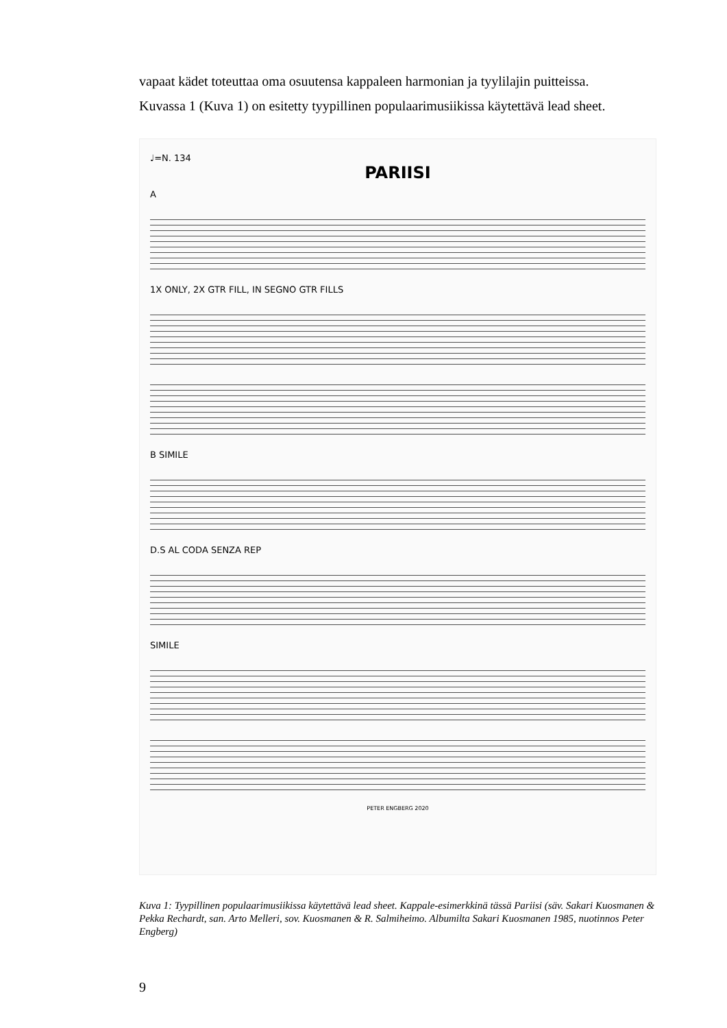vapaat kädet toteuttaa oma osuutensa kappaleen harmonian ja tyylilajin puitteissa.
Kuvassa 1 (Kuva 1) on esitetty tyypillinen populaarimusiikissa käytettävä lead sheet.
♩=N. 134
PARIISI
A
1X ONLY, 2X GTR FILL, IN SEGNO GTR FILLS
B SIMILE
D.S AL CODA SENZA REP
SIMILE
PETER ENGBERG 2020
Kuva 1: Tyypillinen populaarimusiikissa käytettävä lead sheet. Kappale-esimerkkinä tässä Pariisi (säv. Sakari Kuosmanen & Pekka Rechardt, san. Arto Melleri, sov. Kuosmanen & R. Salmiheimo. Albumilta Sakari Kuosmanen 1985, nuotinnos Peter Engberg)
9